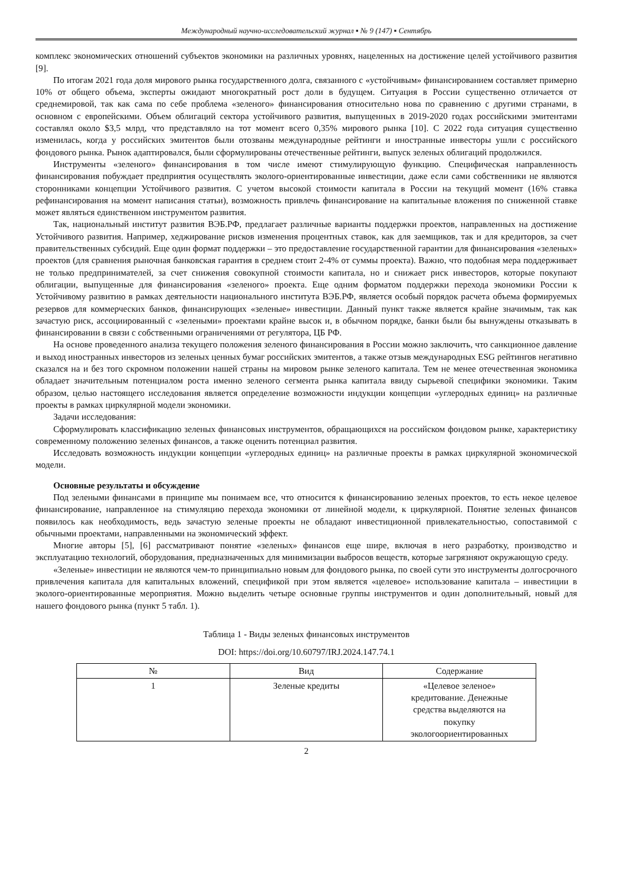Международный научно-исследовательский журнал ▪ № 9 (147) ▪ Сентябрь
комплекс экономических отношений субъектов экономики на различных уровнях, нацеленных на достижение целей устойчивого развития [9].
По итогам 2021 года доля мирового рынка государственного долга, связанного с «устойчивым» финансированием составляет примерно 10% от общего объема, эксперты ожидают многократный рост доли в будущем. Ситуация в России существенно отличается от среднемировой, так как сама по себе проблема «зеленого» финансирования относительно нова по сравнению с другими странами, в основном с европейскими. Объем облигаций сектора устойчивого развития, выпущенных в 2019-2020 годах российскими эмитентами составлял около $3,5 млрд, что представляло на тот момент всего 0,35% мирового рынка [10]. С 2022 года ситуация существенно изменилась, когда у российских эмитентов были отозваны международные рейтинги и иностранные инвесторы ушли с российского фондового рынка. Рынок адаптировался, были сформулированы отечественные рейтинги, выпуск зеленых облигаций продолжился.
Инструменты «зеленого» финансирования в том числе имеют стимулирующую функцию. Специфическая направленность финансирования побуждает предприятия осуществлять эколого-ориентированные инвестиции, даже если сами собственники не являются сторонниками концепции Устойчивого развития. С учетом высокой стоимости капитала в России на текущий момент (16% ставка рефинансирования на момент написания статьи), возможность привлечь финансирование на капитальные вложения по сниженной ставке может являться единственном инструментом развития.
Так, национальный институт развития ВЭБ.РФ, предлагает различные варианты поддержки проектов, направленных на достижение Устойчивого развития. Например, хеджирование рисков изменения процентных ставок, как для заемщиков, так и для кредиторов, за счет правительственных субсидий. Еще один формат поддержки – это предоставление государственной гарантии для финансирования «зеленых» проектов (для сравнения рыночная банковская гарантия в среднем стоит 2-4% от суммы проекта). Важно, что подобная мера поддерживает не только предпринимателей, за счет снижения совокупной стоимости капитала, но и снижает риск инвесторов, которые покупают облигации, выпущенные для финансирования «зеленого» проекта. Еще одним форматом поддержки перехода экономики России к Устойчивому развитию в рамках деятельности национального института ВЭБ.РФ, является особый порядок расчета объема формируемых резервов для коммерческих банков, финансирующих «зеленые» инвестиции. Данный пункт также является крайне значимым, так как зачастую риск, ассоциированный с «зелеными» проектами крайне высок и, в обычном порядке, банки были бы вынуждены отказывать в финансировании в связи с собственными ограничениями от регулятора, ЦБ РФ.
На основе проведенного анализа текущего положения зеленого финансирования в России можно заключить, что санкционное давление и выход иностранных инвесторов из зеленых ценных бумаг российских эмитентов, а также отзыв международных ESG рейтингов негативно сказался на и без того скромном положении нашей страны на мировом рынке зеленого капитала. Тем не менее отечественная экономика обладает значительным потенциалом роста именно зеленого сегмента рынка капитала ввиду сырьевой специфики экономики. Таким образом, целью настоящего исследования является определение возможности индукции концепции «углеродных единиц» на различные проекты в рамках циркулярной модели экономики.
Задачи исследования:
Сформулировать классификацию зеленых финансовых инструментов, обращающихся на российском фондовом рынке, характеристику современному положению зеленых финансов, а также оценить потенциал развития.
Исследовать возможность индукции концепции «углеродных единиц» на различные проекты в рамках циркулярной экономической модели.
Основные результаты и обсуждение
Под зелеными финансами в принципе мы понимаем все, что относится к финансированию зеленых проектов, то есть некое целевое финансирование, направленное на стимуляцию перехода экономики от линейной модели, к циркулярной. Понятие зеленых финансов появилось как необходимость, ведь зачастую зеленые проекты не обладают инвестиционной привлекательностью, сопоставимой с обычными проектами, направленными на экономический эффект.
Многие авторы [5], [6] рассматривают понятие «зеленых» финансов еще шире, включая в него разработку, производство и эксплуатацию технологий, оборудования, предназначенных для минимизации выбросов веществ, которые загрязняют окружающую среду.
«Зеленые» инвестиции не являются чем-то принципиально новым для фондового рынка, по своей сути это инструменты долгосрочного привлечения капитала для капитальных вложений, спецификой при этом является «целевое» использование капитала – инвестиции в эколого-ориентированные мероприятия. Можно выделить четыре основные группы инструментов и один дополнительный, новый для нашего фондового рынка (пункт 5 табл. 1).
Таблица 1 - Виды зеленых финансовых инструментов
DOI: https://doi.org/10.60797/IRJ.2024.147.74.1
| № | Вид | Содержание |
| --- | --- | --- |
| 1 | Зеленые кредиты | «Целевое зеленое» кредитование. Денежные средства выделяются на покупку экологоориентированных |
2